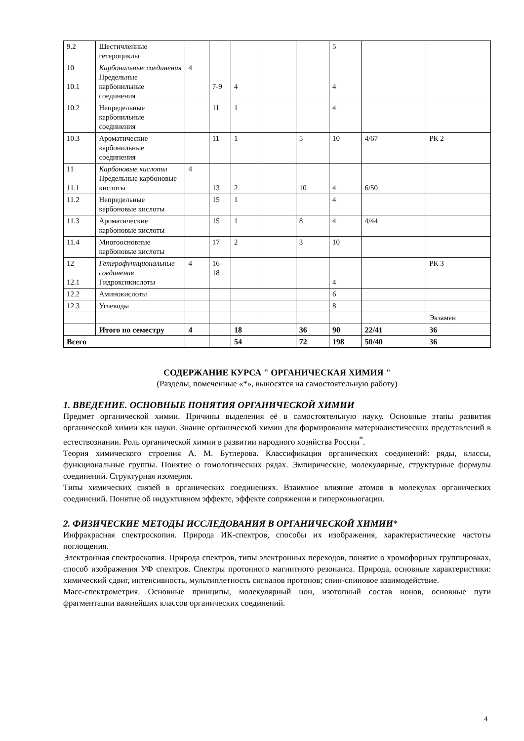| 9.2 | Шестичленные гетероциклы | | | | | | 5 | | |
| 10 10.1 | Карбонильные соединения Предельные карбонильные соединения | 4 | 7-9 | 4 | | | 4 | | |
| 10.2 | Непредельные карбонильные соединения | | 11 | 1 | | | 4 | | |
| 10.3 | Ароматические карбонильные соединения | | 11 | 1 | | 5 | 10 | 4/67 | РК 2 |
| 11 11.1 | Карбоновые кислоты Предельные карбоновые кислоты | 4 | 13 | 2 | | 10 | 4 | 6/50 | |
| 11.2 | Непредельные карбоновые кислоты | | 15 | 1 | | | 4 | | |
| 11.3 | Ароматические карбоновые кислоты | | 15 | 1 | | 8 | 4 | 4/44 | |
| 11.4 | Многоосновные карбоновые кислоты | | 17 | 2 | | 3 | 10 | | |
| 12 12.1 | Гетерофункциональные соединения Гидроксикислоты | 4 | 16-18 | | | | 4 | | РК 3 |
| 12.2 | Аминокислоты | | | | | | 6 | | |
| 12.3 | Углеводы | | | | | | 8 | | |
| | | | | | | | | | Экзамен |
| | Итого по семестру | 4 | | 18 | | 36 | 90 | 22/41 | 36 |
| Всего | | | | 54 | | 72 | 198 | 50/40 | 36 |
СОДЕРЖАНИЕ КУРСА " ОРГАНИЧЕСКАЯ ХИМИЯ "
(Разделы, помеченные «*», выносятся на самостоятельную работу)
1. ВВЕДЕНИЕ. ОСНОВНЫЕ ПОНЯТИЯ ОРГАНИЧЕСКОЙ ХИМИИ
Предмет органической химии. Причины выделения её в самостоятельную науку. Основные этапы развития органической химии как науки. Знание органической химии для формирования материалистических представлений в естествознании. Роль органической химии в развитии народного хозяйства России<sup>*</sup>.
Теория химического строения А. М. Бутлерова. Классификация органических соединений: ряды, классы, функциональные группы. Понятие о гомологических рядах. Эмпирические, молекулярные, структурные формулы соединений. Структурная изомерия.
Типы химических связей в органических соединениях. Взаимное влияние атомов в молекулах органических соединений. Понятие об индуктивном эффекте, эффекте сопряжения и гиперконьюгации.
2. ФИЗИЧЕСКИЕ МЕТОДЫ ИССЛЕДОВАНИЯ В ОРГАНИЧЕСКОЙ ХИМИИ*
Инфракрасная спектроскопия. Природа ИК-спектров, способы их изображения, характеристические частоты поглощения.
Электронная спектроскопия. Природа спектров, типы электронных переходов, понятие о хромофорных группировках, способ изображения УФ спектров. Спектры протонного магнитного резонанса. Природа, основные характеристики: химический сдвиг, интенсивность, мультиплетность сигналов протонов; спин-спиновое взаимодействие.
Масс-спектрометрия. Основные принципы, молекулярный ион, изотопный состав ионов, основные пути фрагментации важнейших классов органических соединений.
4